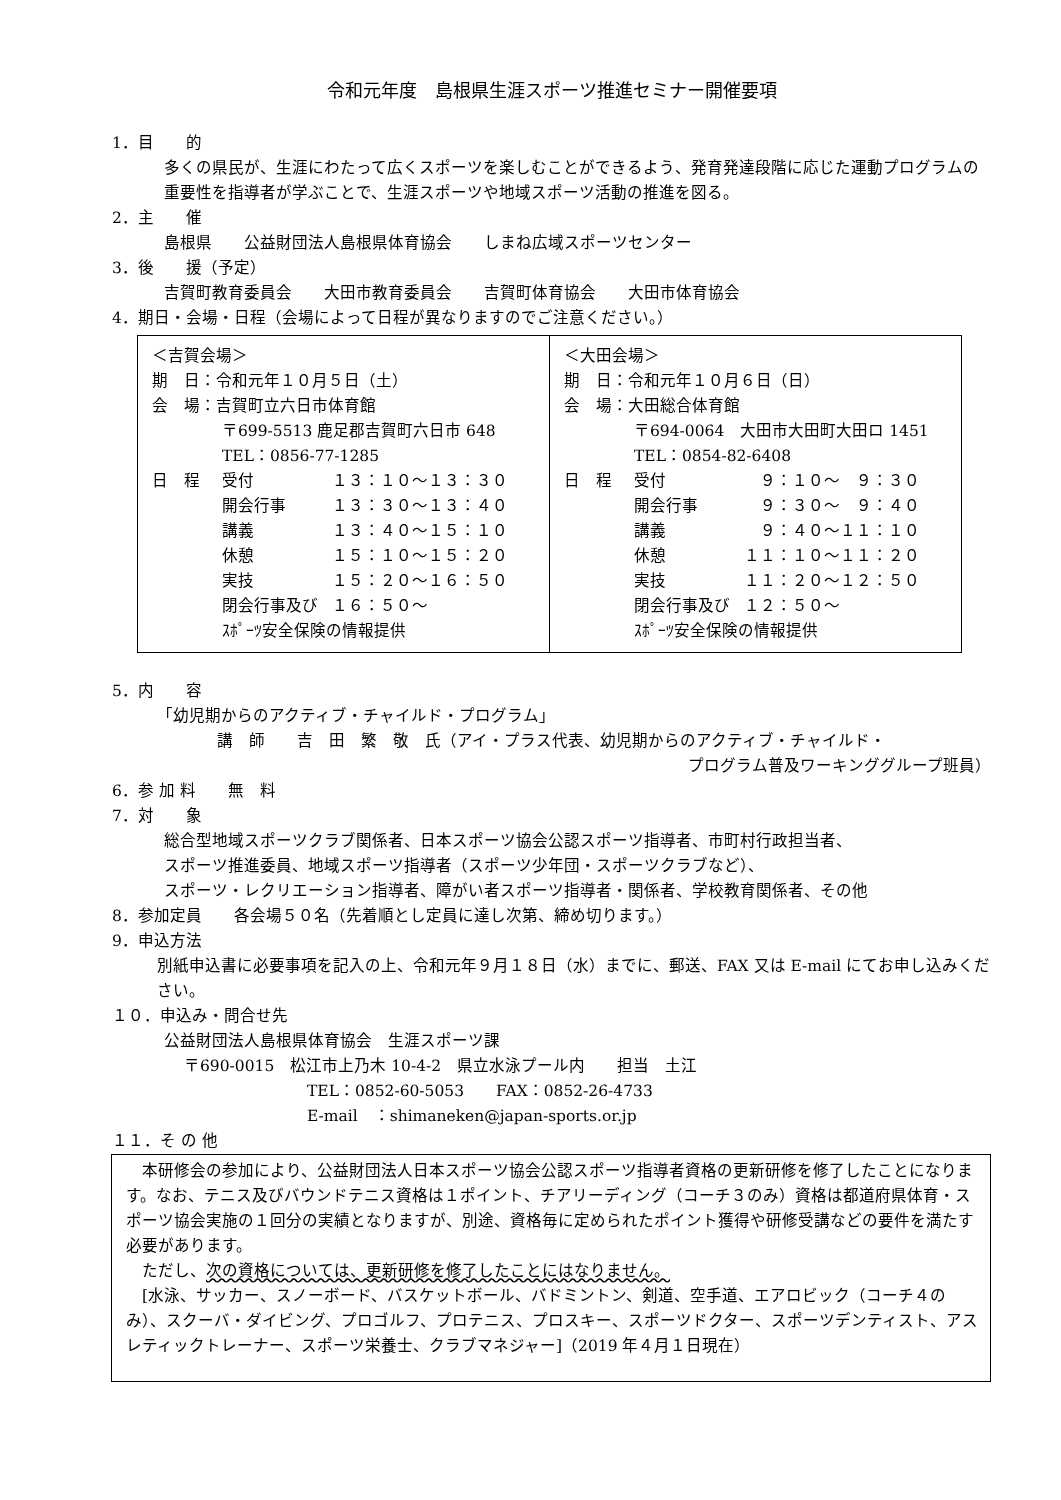令和元年度　島根県生涯スポーツ推進セミナー開催要項
1．目　　的
多くの県民が、生涯にわたって広くスポーツを楽しむことができるよう、発育発達段階に応じた運動プログラムの重要性を指導者が学ぶことで、生涯スポーツや地域スポーツ活動の推進を図る。
2．主　　催
島根県　　公益財団法人島根県体育協会　　しまね広域スポーツセンター
3．後　　援（予定）
吉賀町教育委員会　　大田市教育委員会　　吉賀町体育協会　　大田市体育協会
4．期日・会場・日程（会場によって日程が異なりますのでご注意ください。）
| ＜吉賀会場＞ 期 日：令和元年１０月５日（土） 会 場：吉賀町立六日市体育館 〒699-5513 鹿足郡吉賀町六日市 648 TEL：0856-77-1285 日 程 受付 １３：１０～１３：３０ 開会行事 １３：３０～１３：４０ 講義 １３：４０～１５：１０ 休憩 １５：１０～１５：２０ 実技 １５：２０～１６：５０ 閉会行事及び １６：５０～ ｽﾎﾟｰﾂ安全保険の情報提供 | ＜大田会場＞ 期 日：令和元年１０月６日（日） 会 場：大田総合体育館 〒694-0064 大田市大田町大田ロ 1451 TEL：0854-82-6408 日 程 受付 ９：１０～ ９：３０ 開会行事 ９：３０～ ９：４０ 講義 ９：４０～１１：１０ 休憩 １１：１０～１１：２０ 実技 １１：２０～１２：５０ 閉会行事及び １２：５０～ ｽﾎﾟｰﾂ安全保険の情報提供 |
5．内　　容
「幼児期からのアクティブ・チャイルド・プログラム」
講　師　　吉　田　繁　敬　氏（アイ・プラス代表、幼児期からのアクティブ・チャイルド・
プログラム普及ワーキンググループ班員）
6．参 加 料　　無　料
7．対　　象
総合型地域スポーツクラブ関係者、日本スポーツ協会公認スポーツ指導者、市町村行政担当者、
スポーツ推進委員、地域スポーツ指導者（スポーツ少年団・スポーツクラブなど）、
スポーツ・レクリエーション指導者、障がい者スポーツ指導者・関係者、学校教育関係者、その他
8．参加定員　　各会場５０名（先着順とし定員に達し次第、締め切ります。）
9．申込方法
別紙申込書に必要事項を記入の上、令和元年９月１８日（水）までに、郵送、FAX 又は E-mail にてお申し込みください。
１０．申込み・問合せ先
公益財団法人島根県体育協会　生涯スポーツ課
〒690-0015　松江市上乃木 10-4-2　県立水泳プール内　　担当　土江
TEL：0852-60-5053　　FAX：0852-26-4733
E-mail　：shimaneken@japan-sports.or.jp
１１．そ の 他
　本研修会の参加により、公益財団法人日本スポーツ協会公認スポーツ指導者資格の更新研修を修了したことになります。なお、テニス及びバウンドテニス資格は１ポイント、チアリーディング（コーチ３のみ）資格は都道府県体育・スポーツ協会実施の１回分の実績となりますが、別途、資格毎に定められたポイント獲得や研修受講などの要件を満たす必要があります。
　ただし、次の資格については、更新研修を修了したことにはなりません。
　[水泳、サッカー、スノーボード、バスケットボール、バドミントン、剣道、空手道、エアロビック（コーチ４のみ）、スクーバ・ダイビング、プロゴルフ、プロテニス、プロスキー、スポーツドクター、スポーツデンティスト、アスレティックトレーナー、スポーツ栄養士、クラブマネジャー]（2019 年４月１日現在）